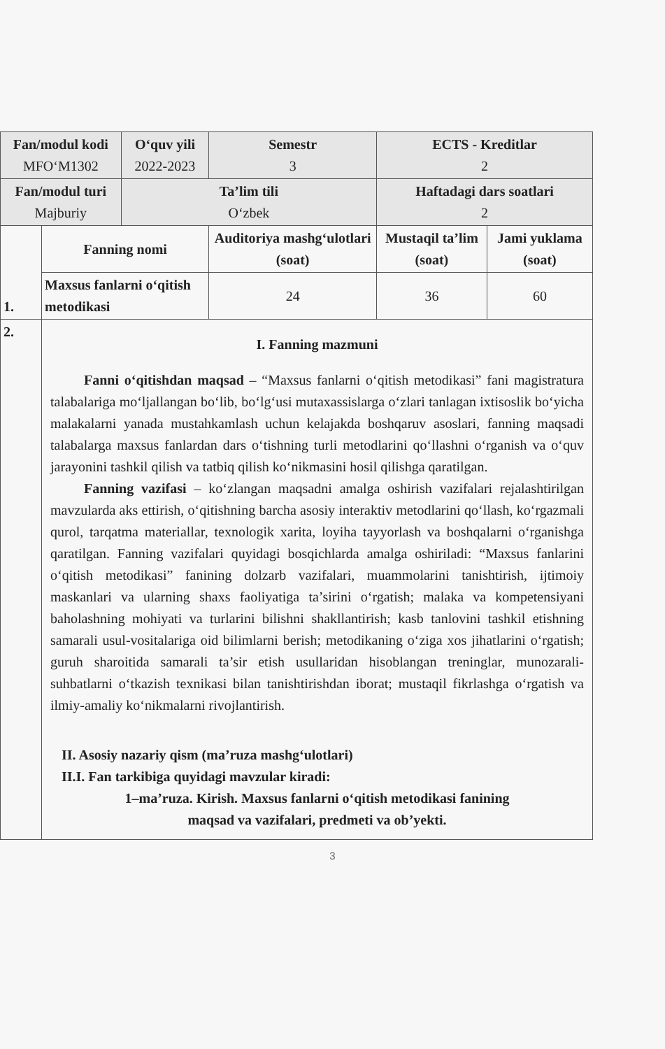| Fan/modul kodi MFO‘M1302 | | O‘quv yili 2022-2023 | Semestr 3 | ECTS - Kreditlar 2 | |
| Fan/modul turi Majburiy | | Ta’lim tili O‘zbek | | Haftadagi dars soatlari 2 | |
| 1. | Fanning nomi | | Auditoriya mashg‘ulotlari (soat) | Mustaqil ta’lim (soat) | Jami yuklama (soat) |
| | Maxsus fanlarni o‘qitish metodikasi | | 24 | 36 | 60 |
| 2. | I. Fanning mazmuni Fanni o‘qitishdan maqsad – “Maxsus fanlarni o‘qitish metodikasi” fani magistratura talabalariga mo‘ljallangan bo‘lib, bo‘lg‘usi mutaxassislarga o‘zlari tanlagan ixtisoslik bo‘yicha malakalarni yanada mustahkamlash uchun kelajakda boshqaruv asoslari, fanning maqsadi talabalarga maxsus fanlardan dars o‘tishning turli metodlarini qo‘llashni o‘rganish va o‘quv jarayonini tashkil qilish va tatbiq qilish ko‘nikmasini hosil qilishga qaratilgan. Fanning vazifasi – ko‘zlangan maqsadni amalga oshirish vazifalari rejalashtirilgan mavzularda aks ettirish, o‘qitishning barcha asosiy interaktiv metodlarini qo‘llash, ko‘rgazmali qurol, tarqatma materiallar, texnologik xarita, loyiha tayyorlash va boshqalarni o‘rganishga qaratilgan. Fanning vazifalari quyidagi bosqichlarda amalga oshiriladi: “Maxsus fanlarini o‘qitish metodikasi” fanining dolzarb vazifalari, muammolarini tanishtirish, ijtimoiy maskanlari va ularning shaxs faoliyatiga ta’sirini o‘rgatish; malaka va kompetensiyani baholashning mohiyati va turlarini bilishni shakllantirish; kasb tanlovini tashkil etishning samarali usul-vositalariga oid bilimlarni berish; metodikaning o‘ziga xos jihatlarini o‘rgatish; guruh sharoitida samarali ta’sir etish usullaridan hisoblangan treninglar, munozarali-suhbatlarni o‘tkazish texnikasi bilan tanishtirishdan iborat; mustaqil fikrlashga o‘rgatish va ilmiy-amaliy ko‘nikmalarni rivojlantirish. II. Asosiy nazariy qism (ma’ruza mashg‘ulotlari) II.I. Fan tarkibiga quyidagi mavzular kiradi: 1–ma’ruza. Kirish. Maxsus fanlarni o‘qitish metodikasi fanining maqsad va vazifalari, predmeti va ob’yekti. | | | | |
3